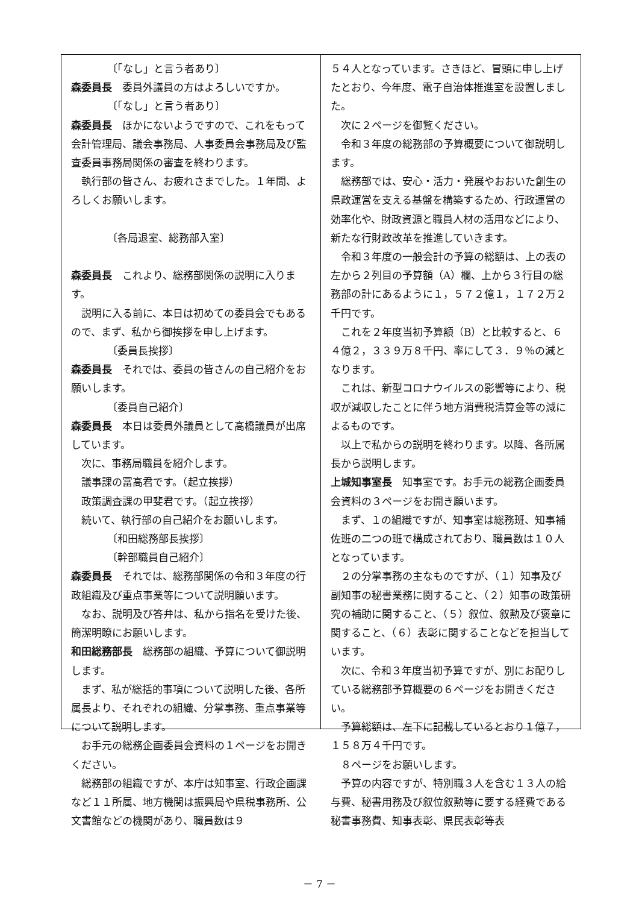〔「なし」と言う者あり〕
森委員長　委員外議員の方はよろしいですか。
〔「なし」と言う者あり〕
森委員長　ほかにないようですので、これをもって会計管理局、議会事務局、人事委員会事務局及び監査委員事務局関係の審査を終わります。
執行部の皆さん、お疲れさまでした。１年間、よろしくお願いします。
〔各局退室、総務部入室〕
森委員長　これより、総務部関係の説明に入ります。
説明に入る前に、本日は初めての委員会でもあるので、まず、私から御挨拶を申し上げます。
〔委員長挨拶〕
森委員長　それでは、委員の皆さんの自己紹介をお願いします。
〔委員自己紹介〕
森委員長　本日は委員外議員として高橋議員が出席しています。
次に、事務局職員を紹介します。
議事課の冨高君です。（起立挨拶）
政策調査課の甲斐君です。（起立挨拶）
続いて、執行部の自己紹介をお願いします。
〔和田総務部長挨拶〕
〔幹部職員自己紹介〕
森委員長　それでは、総務部関係の令和３年度の行政組織及び重点事業等について説明願います。
なお、説明及び答弁は、私から指名を受けた後、簡潔明瞭にお願いします。
和田総務部長　総務部の組織、予算について御説明します。
まず、私が総括的事項について説明した後、各所属長より、それぞれの組織、分掌事務、重点事業等について説明します。
お手元の総務企画委員会資料の１ページをお開きください。
総務部の組織ですが、本庁は知事室、行政企画課など１１所属、地方機関は振興局や県税事務所、公文書館などの機関があり、職員数は９
５４人となっています。さきほど、冒頭に申し上げたとおり、今年度、電子自治体推進室を設置しました。
次に２ページを御覧ください。
令和３年度の総務部の予算概要について御説明します。
総務部では、安心・活力・発展やおおいた創生の県政運営を支える基盤を構築するため、行政運営の効率化や、財政資源と職員人材の活用などにより、新たな行財政改革を推進していきます。
令和３年度の一般会計の予算の総額は、上の表の左から２列目の予算額（A）欄、上から３行目の総務部の計にあるように１，５７２億１，１７２万２千円です。
これを２年度当初予算額（B）と比較すると、６４億２，３３９万８千円、率にして３．９％の減となります。
これは、新型コロナウイルスの影響等により、税収が減収したことに伴う地方消費税清算金等の減によるものです。
以上で私からの説明を終わります。以降、各所属長から説明します。
上城知事室長　知事室です。お手元の総務企画委員会資料の３ページをお開き願います。
まず、１の組織ですが、知事室は総務班、知事補佐班の二つの班で構成されており、職員数は１０人となっています。
２の分掌事務の主なものですが、（１）知事及び副知事の秘書業務に関すること、（２）知事の政策研究の補助に関すること、（５）叙位、叙勲及び褒章に関すること、（６）表彰に関することなどを担当しています。
次に、令和３年度当初予算ですが、別にお配りしている総務部予算概要の６ページをお開きください。
予算総額は、左下に記載しているとおり１億７，１５８万４千円です。
８ページをお願いします。
予算の内容ですが、特別職３人を含む１３人の給与費、秘書用務及び叙位叙勲等に要する経費である秘書事務費、知事表彰、県民表彰等表
－ 7 －